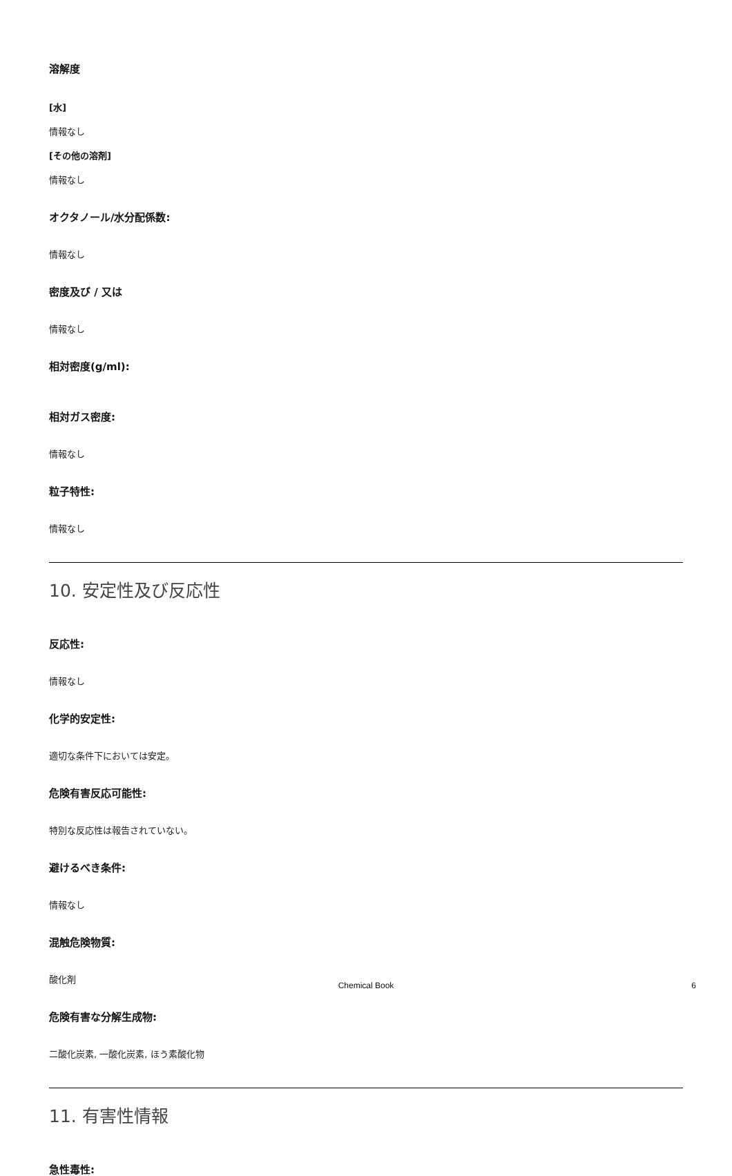溶解度
[水]
情報なし
[その他の溶剤]
情報なし
オクタノール/水分配係数:
情報なし
密度及び / 又は
情報なし
相対密度(g/ml):
相対ガス密度:
情報なし
粒子特性:
情報なし
10. 安定性及び反応性
反応性:
情報なし
化学的安定性:
適切な条件下においては安定。
危険有害反応可能性:
特別な反応性は報告されていない。
避けるべき条件:
情報なし
混触危険物質:
酸化剤
危険有害な分解生成物:
二酸化炭素, 一酸化炭素, ほう素酸化物
11. 有害性情報
急性毒性:
Chemical Book 6